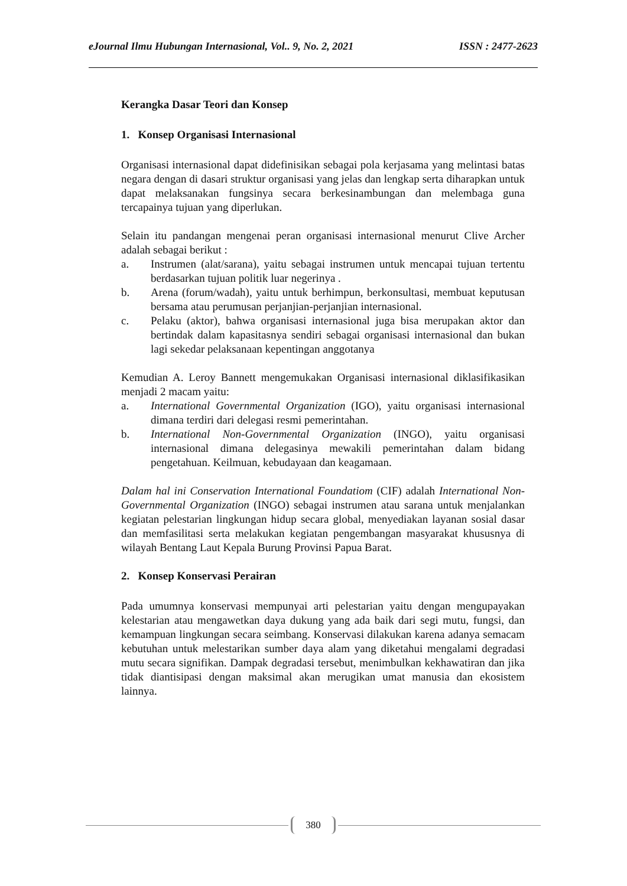eJournal Ilmu Hubungan Internasional, Vol.. 9, No. 2, 2021 ISSN : 2477-2623
Kerangka Dasar Teori dan Konsep
1. Konsep Organisasi Internasional
Organisasi internasional dapat didefinisikan sebagai pola kerjasama yang melintasi batas negara dengan di dasari struktur organisasi yang jelas dan lengkap serta diharapkan untuk dapat melaksanakan fungsinya secara berkesinambungan dan melembaga guna tercapainya tujuan yang diperlukan.
Selain itu pandangan mengenai peran organisasi internasional menurut Clive Archer adalah sebagai berikut :
a. Instrumen (alat/sarana), yaitu sebagai instrumen untuk mencapai tujuan tertentu berdasarkan tujuan politik luar negerinya .
b. Arena (forum/wadah), yaitu untuk berhimpun, berkonsultasi, membuat keputusan bersama atau perumusan perjanjian-perjanjian internasional.
c. Pelaku (aktor), bahwa organisasi internasional juga bisa merupakan aktor dan bertindak dalam kapasitasnya sendiri sebagai organisasi internasional dan bukan lagi sekedar pelaksanaan kepentingan anggotanya
Kemudian A. Leroy Bannett mengemukakan Organisasi internasional diklasifikasikan menjadi 2 macam yaitu:
a. International Governmental Organization (IGO), yaitu organisasi internasional dimana terdiri dari delegasi resmi pemerintahan.
b. International Non-Governmental Organization (INGO), yaitu organisasi internasional dimana delegasinya mewakili pemerintahan dalam bidang pengetahuan. Keilmuan, kebudayaan dan keagamaan.
Dalam hal ini Conservation International Foundatiom (CIF) adalah International Non-Governmental Organization (INGO) sebagai instrumen atau sarana untuk menjalankan kegiatan pelestarian lingkungan hidup secara global, menyediakan layanan sosial dasar dan memfasilitasi serta melakukan kegiatan pengembangan masyarakat khususnya di wilayah Bentang Laut Kepala Burung Provinsi Papua Barat.
2. Konsep Konservasi Perairan
Pada umumnya konservasi mempunyai arti pelestarian yaitu dengan mengupayakan kelestarian atau mengawetkan daya dukung yang ada baik dari segi mutu, fungsi, dan kemampuan lingkungan secara seimbang. Konservasi dilakukan karena adanya semacam kebutuhan untuk melestarikan sumber daya alam yang diketahui mengalami degradasi mutu secara signifikan. Dampak degradasi tersebut, menimbulkan kekhawatiran dan jika tidak diantisipasi dengan maksimal akan merugikan umat manusia dan ekosistem lainnya.
380